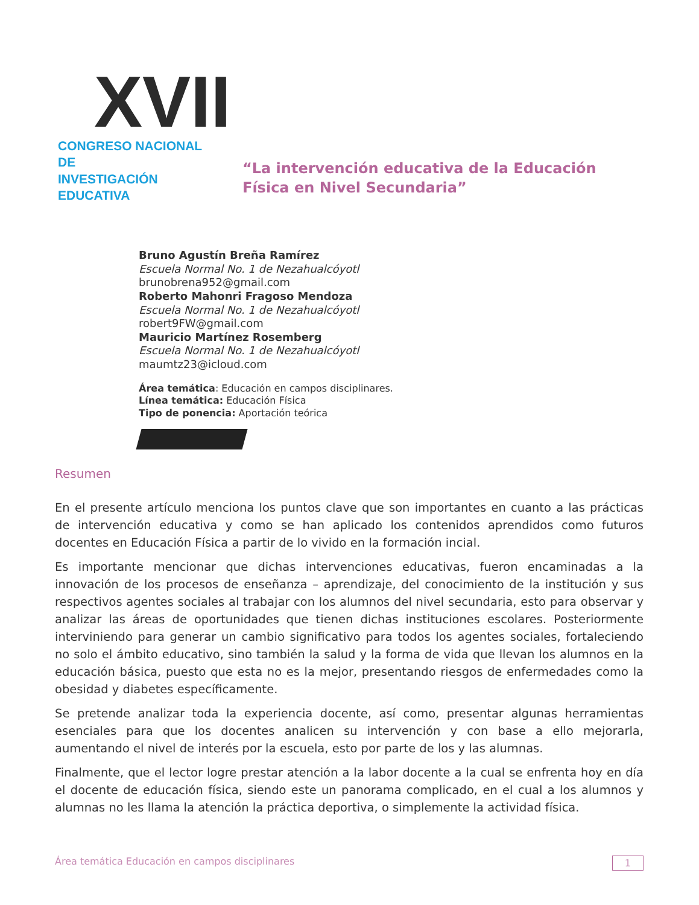XVII
CONGRESO NACIONAL DE
INVESTIGACIÓN EDUCATIVA
“La intervención educativa de la Educación
Física en Nivel Secundaria”
Bruno Agustín Breña Ramírez
Escuela Normal No. 1 de Nezahualcóyotl
brunobrena952@gmail.com
Roberto Mahonri Fragoso Mendoza
Escuela Normal No. 1 de Nezahualcóyotl
robert9FW@gmail.com
Mauricio Martínez Rosemberg
Escuela Normal No. 1 de Nezahualcóyotl
maumtz23@icloud.com
Área temática: Educación en campos disciplinares.
Línea temática: Educación Física
Tipo de ponencia: Aportación teórica
Resumen
En el presente artículo menciona los puntos clave que son importantes en cuanto a las prácticas de intervención educativa y como se han aplicado los contenidos aprendidos como futuros docentes en Educación Física a partir de lo vivido en la formación incial.
Es importante mencionar que dichas intervenciones educativas, fueron encaminadas a la innovación de los procesos de enseñanza – aprendizaje, del conocimiento de la institución y sus respectivos agentes sociales al trabajar con los alumnos del nivel secundaria, esto para observar y analizar las áreas de oportunidades que tienen dichas instituciones escolares. Posteriormente interviniendo para generar un cambio significativo para todos los agentes sociales, fortaleciendo no solo el ámbito educativo, sino también la salud y la forma de vida que llevan los alumnos en la educación básica, puesto que esta no es la mejor, presentando riesgos de enfermedades como la obesidad y diabetes específicamente.
Se pretende analizar toda la experiencia docente, así como, presentar algunas herramientas esenciales para que los docentes analicen su intervención y con base a ello mejorarla, aumentando el nivel de interés por la escuela, esto por parte de los y las alumnas.
Finalmente, que el lector logre prestar atención a la labor docente a la cual se enfrenta hoy en día el docente de educación física, siendo este un panorama complicado, en el cual a los alumnos y alumnas no les llama la atención la práctica deportiva, o simplemente la actividad física.
Área temática Educación en campos disciplinares 1